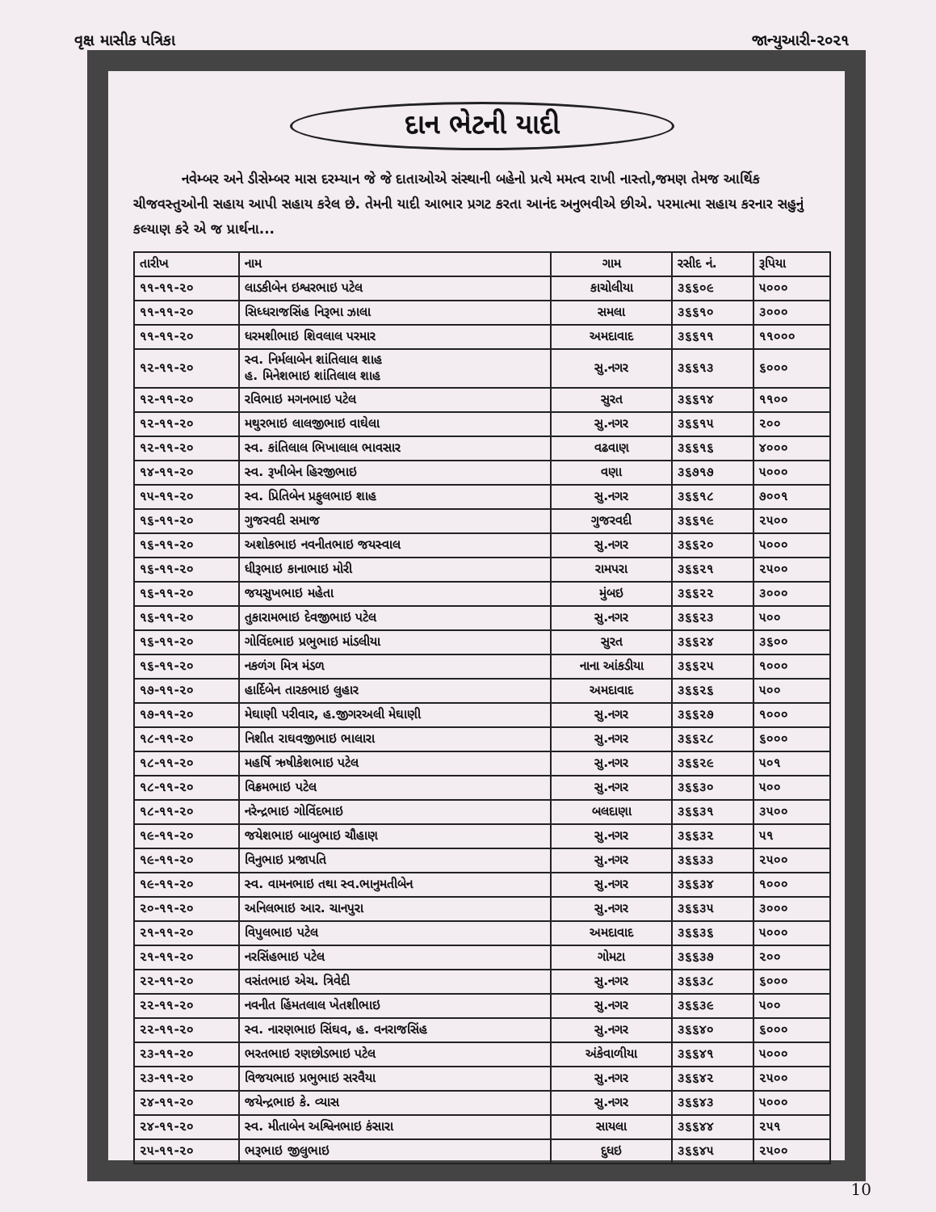વૃક્ષ માસીક પત્રિકા જાન્યુઆરી-૨૦૨૧
દાન ભેટની યાદી
નવેમ્બર અને ડીસેમ્બર માસ દરમ્યાન જે જે દાતાઓએ સંસ્થાની બહેનો પ્રત્યે મમત્વ રાખી નાસ્તો,જમણ તેમજ આર્થિક ચીજવસ્તુઓની સહાય આપી સહાય કરેલ છે. તેમની યાદી આભાર પ્રગટ કરતા આનંદ અનુભવીએ છીએ. પરમાત્મા સહાય કરનાર સહુનું કલ્યાણ કરે એ જ પ્રાર્થના...
| તારીખ | નામ | ગામ | રસીદ નં. | રૂપિયા |
| --- | --- | --- | --- | --- |
| ૧૧-૧૧-૨૦ | લાડકીબેન ઇશ્વરભાઇ પટેલ | કાચોલીયા | ૩૬૬૦૯ | ૫૦૦૦ |
| ૧૧-૧૧-૨૦ | સિધ્ધરાજસિંહ નિરૂભા ઝાલા | સમલા | ૩૬૬૧૦ | ૩૦૦૦ |
| ૧૧-૧૧-૨૦ | ધરમશીભાઇ શિવલાલ પરમાર | અમદાવાદ | ૩૬૬૧૧ | ૧૧૦૦૦ |
| ૧૨-૧૧-૨૦ | સ્વ. નિર્મલાબેન શાંતિલાલ શાહ હ. મિનેશભાઇ શાંતિલાલ શાહ | સુ.નગર | ૩૬૬૧૩ | ૬૦૦૦ |
| ૧૨-૧૧-૨૦ | રવિભાઇ મગનભાઇ પટેલ | સુરત | ૩૬૬૧૪ | ૧૧૦૦ |
| ૧૨-૧૧-૨૦ | મથુરભાઇ લાલજીભાઇ વાઘેલા | સુ.નગર | ૩૬૬૧૫ | ૨૦૦ |
| ૧૨-૧૧-૨૦ | સ્વ. કાંતિલાલ ભિખાલાલ ભાવસાર | વઢવાણ | ૩૬૬૧૬ | ૪૦૦૦ |
| ૧૪-૧૧-૨૦ | સ્વ. રૂખીબેન હિરજીભાઇ | વણા | ૩૬૭૧૭ | ૫૦૦૦ |
| ૧૫-૧૧-૨૦ | સ્વ. પ્રિતિબેન પ્રફુલભાઇ શાહ | સુ.નગર | ૩૬૬૧૮ | ૭૦૦૧ |
| ૧૬-૧૧-૨૦ | ગુજરવદી સમાજ | ગુજરવદી | ૩૬૬૧૯ | ૨૫૦૦ |
| ૧૬-૧૧-૨૦ | અશોકભાઇ નવનીતભાઇ જયસ્વાલ | સુ.નગર | ૩૬૬૨૦ | ૫૦૦૦ |
| ૧૬-૧૧-૨૦ | ધીરૂભાઇ કાનાભાઇ મોરી | રામપરા | ૩૬૬૨૧ | ૨૫૦૦ |
| ૧૬-૧૧-૨૦ | જયસુખભાઇ મહેતા | મુંબઇ | ૩૬૬૨૨ | ૩૦૦૦ |
| ૧૬-૧૧-૨૦ | તુકારામભાઇ દેવજીભાઇ પટેલ | સુ.નગર | ૩૬૬૨૩ | ૫૦૦ |
| ૧૬-૧૧-૨૦ | ગોવિંદભાઇ પ્રભુભાઇ માંડલીયા | સુરત | ૩૬૬૨૪ | ૩૬૦૦ |
| ૧૬-૧૧-૨૦ | નકળંગ મિત્ર મંડળ | નાના આંકડીયા | ૩૬૬૨૫ | ૧૦૦૦ |
| ૧૭-૧૧-૨૦ | હાર્દિબેન તારકભાઇ લુહાર | અમદાવાદ | ૩૬૬૨૬ | ૫૦૦ |
| ૧૭-૧૧-૨૦ | મેઘાણી પરીવાર, હ.જીગરઅલી મેઘાણી | સુ.નગર | ૩૬૬૨૭ | ૧૦૦૦ |
| ૧૮-૧૧-૨૦ | નિશીત રાઘવજીભાઇ ભાલારા | સુ.નગર | ૩૬૬૨૮ | ૬૦૦૦ |
| ૧૮-૧૧-૨૦ | મહર્ષિ ઋષીકેશભાઇ પટેલ | સુ.નગર | ૩૬૬૨૯ | ૫૦૧ |
| ૧૮-૧૧-૨૦ | વિક્રમભાઇ પટેલ | સુ.નગર | ૩૬૬૩૦ | ૫૦૦ |
| ૧૮-૧૧-૨૦ | નરેન્દ્રભાઇ ગોવિંદભાઇ | બલદાણા | ૩૬૬૩૧ | ૩૫૦૦ |
| ૧૯-૧૧-૨૦ | જયેશભાઇ બાબુભાઇ ચૌહાણ | સુ.નગર | ૩૬૬૩૨ | ૫૧ |
| ૧૯-૧૧-૨૦ | વિનુભાઇ પ્રજાપતિ | સુ.નગર | ૩૬૬૩૩ | ૨૫૦૦ |
| ૧૯-૧૧-૨૦ | સ્વ. વામનભાઇ તથા સ્વ.ભાનુમતીબેન | સુ.નગર | ૩૬૬૩૪ | ૧૦૦૦ |
| ૨૦-૧૧-૨૦ | અનિલભાઇ આર. ચાનપુરા | સુ.નગર | ૩૬૬૩૫ | ૩૦૦૦ |
| ૨૧-૧૧-૨૦ | વિપુલભાઇ પટેલ | અમદાવાદ | ૩૬૬૩૬ | ૫૦૦૦ |
| ૨૧-૧૧-૨૦ | નરસિંહભાઇ પટેલ | ગોમટા | ૩૬૬૩૭ | ૨૦૦ |
| ૨૨-૧૧-૨૦ | વસંતભાઇ એચ. ત્રિવેદી | સુ.નગર | ૩૬૬૩૮ | ૬૦૦૦ |
| ૨૨-૧૧-૨૦ | નવનીત હિંમતલાલ ખેતશીભાઇ | સુ.નગર | ૩૬૬૩૯ | ૫૦૦ |
| ૨૨-૧૧-૨૦ | સ્વ. નારણભાઇ સિંઘવ, હ. વનરાજસિંહ | સુ.નગર | ૩૬૬૪૦ | ૬૦૦૦ |
| ૨૩-૧૧-૨૦ | ભરતભાઇ રણછોડભાઇ પટેલ | અંકેવાળીયા | ૩૬૬૪૧ | ૫૦૦૦ |
| ૨૩-૧૧-૨૦ | વિજયભાઇ પ્રભુભાઇ સરવૈયા | સુ.નગર | ૩૬૬૪૨ | ૨૫૦૦ |
| ૨૪-૧૧-૨૦ | જયેન્દ્રભાઇ કે. વ્યાસ | સુ.નગર | ૩૬૬૪૩ | ૫૦૦૦ |
| ૨૪-૧૧-૨૦ | સ્વ. મીતાબેન અશ્વિનભાઇ કંસારા | સાયલા | ૩૬૬૪૪ | ૨૫૧ |
| ૨૫-૧૧-૨૦ | ભરૂભાઇ જીલુભાઇ | દુધઇ | ૩૬૬૪૫ | ૨૫૦૦ |
10